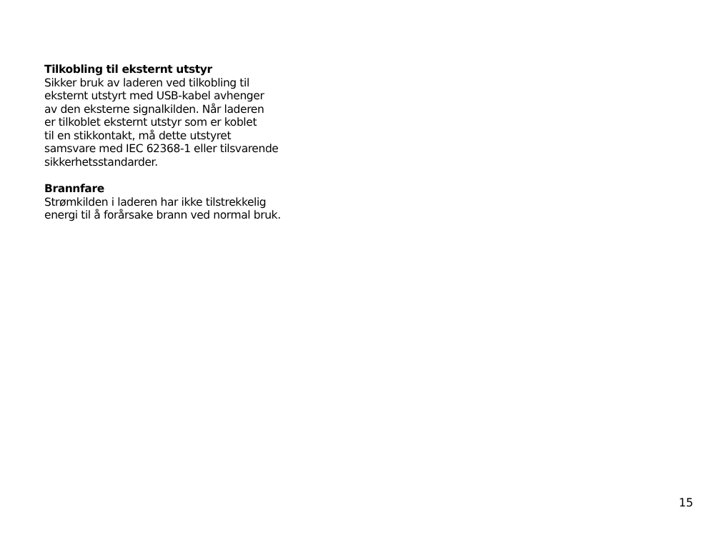Tilkobling til eksternt utstyr
Sikker bruk av laderen ved tilkobling til
eksternt utstyrt med USB-kabel avhenger
av den eksterne signalkilden. Når laderen
er tilkoblet eksternt utstyr som er koblet
til en stikkontakt, må dette utstyret
samsvare med IEC 62368-1 eller tilsvarende
sikkerhetsstandarder.
Brannfare
Strømkilden i laderen har ikke tilstrekkelig
energi til å forårsake brann ved normal bruk.
15